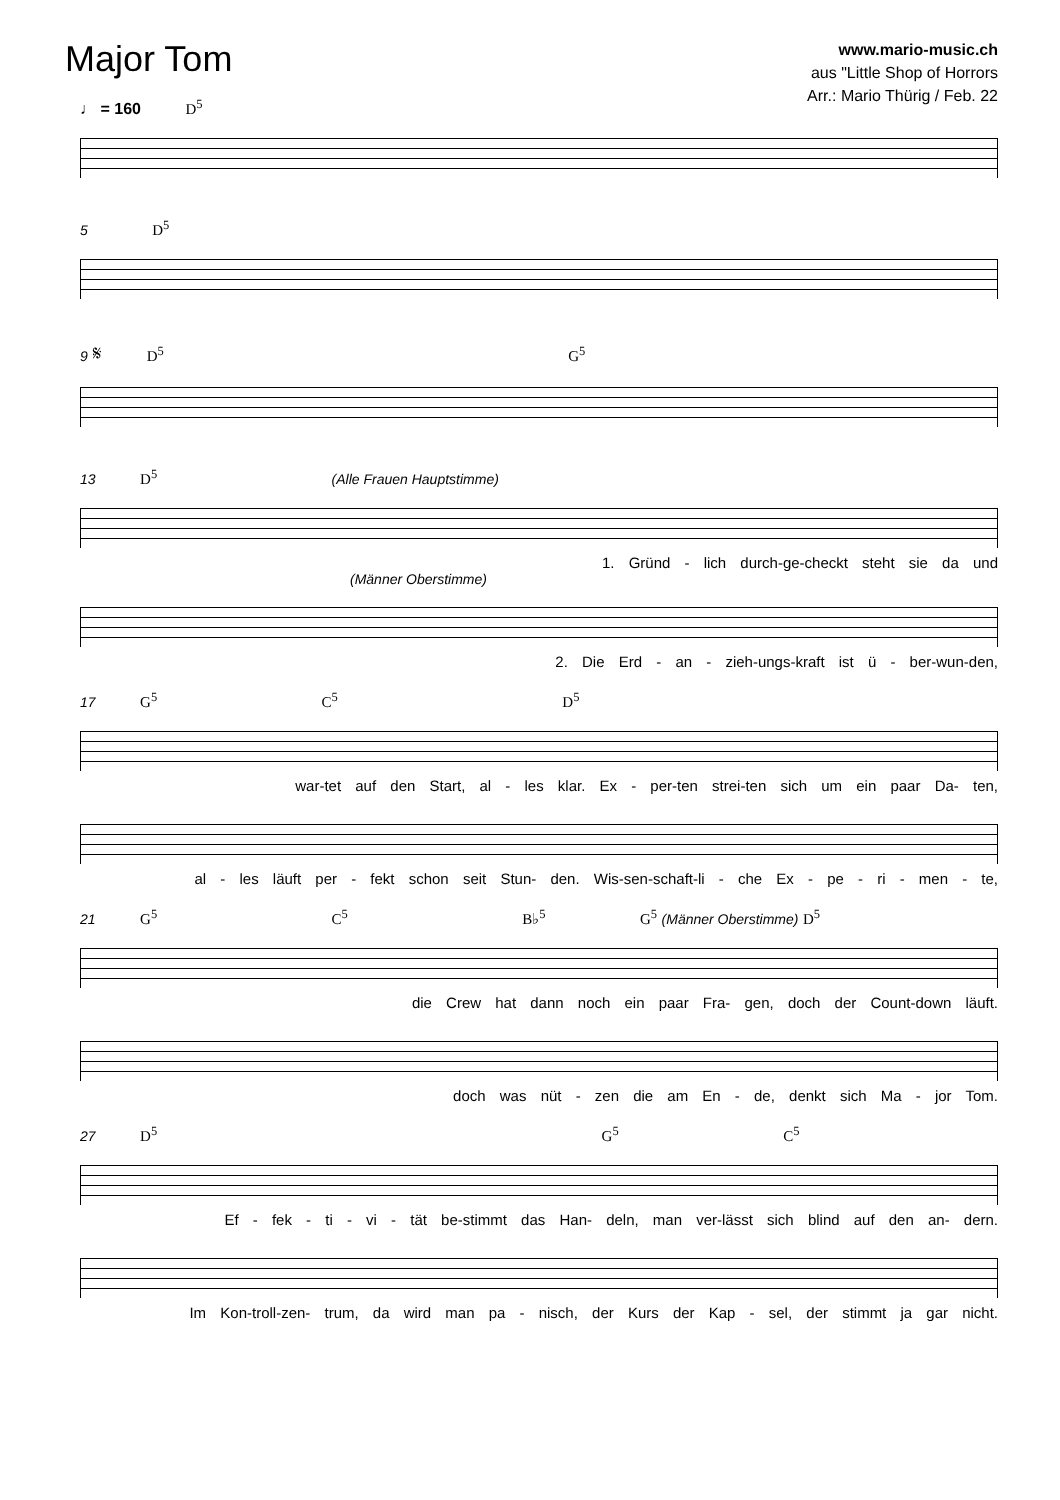Major Tom
www.mario-music.ch
aus "Little Shop of Horrors
Arr.: Mario Thürig / Feb. 22
♩ = 160 D<sup>5</sup>
5 D<sup>5</sup>
9 𝄋 D<sup>5</sup> G<sup>5</sup>
13 D<sup>5</sup> (Alle Frauen Hauptstimme)
1. Gründ - lich durch-ge-checkt steht sie da und
(Männer Oberstimme)
2. Die Erd - an - zieh-ungs-kraft ist ü - ber-wun-den,
17 G<sup>5</sup> C<sup>5</sup> D<sup>5</sup>
war-tet auf den Start, al - les klar. Ex - per-ten strei-ten sich um ein paar Da- ten,
al - les läuft per - fekt schon seit Stun- den. Wis-sen-schaft-li - che Ex - pe - ri - men - te,
21 G<sup>5</sup> C<sup>5</sup> B♭<sup>5</sup> G<sup>5</sup> (Männer Oberstimme) D<sup>5</sup>
die Crew hat dann noch ein paar Fra- gen, doch der Count-down läuft.
doch was nüt - zen die am En - de, denkt sich Ma - jor Tom.
27 D<sup>5</sup> G<sup>5</sup> C<sup>5</sup>
Ef - fek - ti - vi - tät be-stimmt das Han- deln, man ver-lässt sich blind auf den an- dern.
Im Kon-troll-zen- trum, da wird man pa - nisch, der Kurs der Kap - sel, der stimmt ja gar nicht.